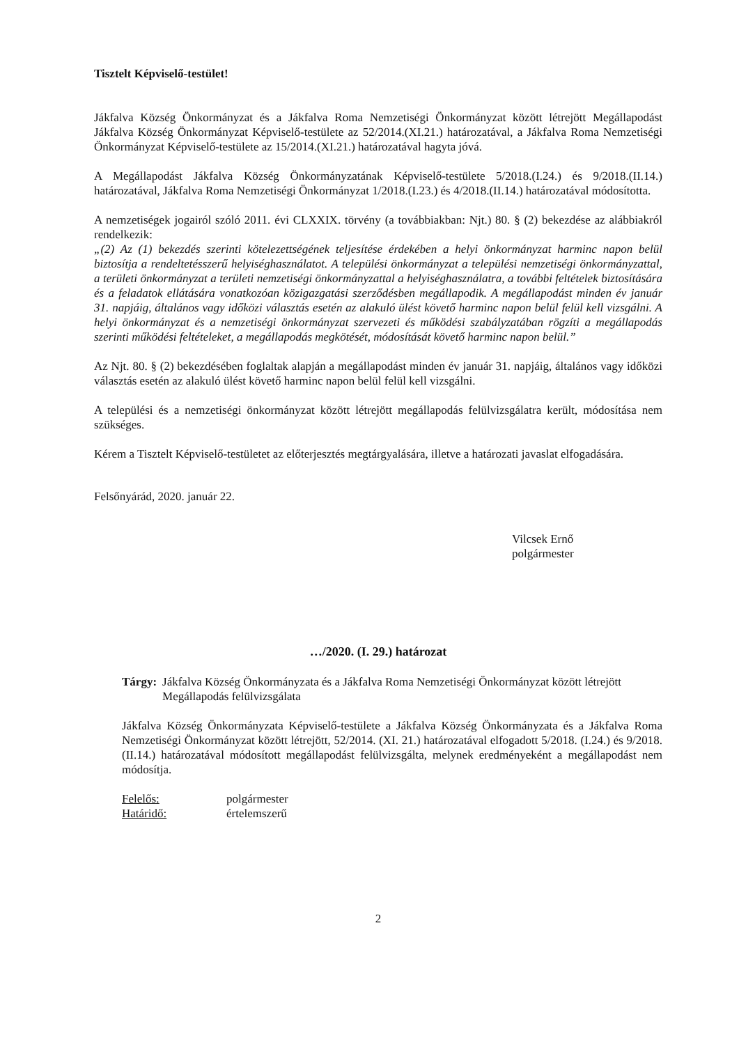Tisztelt Képviselő-testület!
Jákfalva Község Önkormányzat és a Jákfalva Roma Nemzetiségi Önkormányzat között létrejött Megállapodást Jákfalva Község Önkormányzat Képviselő-testülete az 52/2014.(XI.21.) határozatával, a Jákfalva Roma Nemzetiségi Önkormányzat Képviselő-testülete az 15/2014.(XI.21.) határozatával hagyta jóvá.
A Megállapodást Jákfalva Község Önkormányzatának Képviselő-testülete 5/2018.(I.24.) és 9/2018.(II.14.) határozatával, Jákfalva Roma Nemzetiségi Önkormányzat 1/2018.(I.23.) és 4/2018.(II.14.) határozatával módosította.
A nemzetiségek jogairól szóló 2011. évi CLXXIX. törvény (a továbbiakban: Njt.) 80. § (2) bekezdése az alábbiakról rendelkezik:
„(2) Az (1) bekezdés szerinti kötelezettségének teljesítése érdekében a helyi önkormányzat harminc napon belül biztosítja a rendeltetésszerű helyiséghasználatot. A települési önkormányzat a települési nemzetiségi önkormányzattal, a területi önkormányzat a területi nemzetiségi önkormányzattal a helyiséghasználatra, a további feltételek biztosítására és a feladatok ellátására vonatkozóan közigazgatási szerződésben megállapodik. A megállapodást minden év január 31. napjáig, általános vagy időközi választás esetén az alakuló ülést követő harminc napon belül felül kell vizsgálni. A helyi önkormányzat és a nemzetiségi önkormányzat szervezeti és működési szabályzatában rögzíti a megállapodás szerinti működési feltételeket, a megállapodás megkötését, módosítását követő harminc napon belül.”
Az Njt. 80. § (2) bekezdésében foglaltak alapján a megállapodást minden év január 31. napjáig, általános vagy időközi választás esetén az alakuló ülést követő harminc napon belül felül kell vizsgálni.
A települési és a nemzetiségi önkormányzat között létrejött megállapodás felülvizsgálatra került, módosítása nem szükséges.
Kérem a Tisztelt Képviselő-testületet az előterjesztés megtárgyalására, illetve a határozati javaslat elfogadására.
Felsőnyárád, 2020. január 22.
Vilcsek Ernő
polgármester
…/2020. (I. 29.) határozat
Tárgy: Jákfalva Község Önkormányzata és a Jákfalva Roma Nemzetiségi Önkormányzat között létrejött Megállapodás felülvizsgálata
Jákfalva Község Önkormányzata Képviselő-testülete a Jákfalva Község Önkormányzata és a Jákfalva Roma Nemzetiségi Önkormányzat között létrejött, 52/2014. (XI. 21.) határozatával elfogadott 5/2018. (I.24.) és 9/2018. (II.14.) határozatával módosított megállapodást felülvizsgálta, melynek eredményeként a megállapodást nem módosítja.
Felelős: polgármester
Határidő: értelemszerű
2